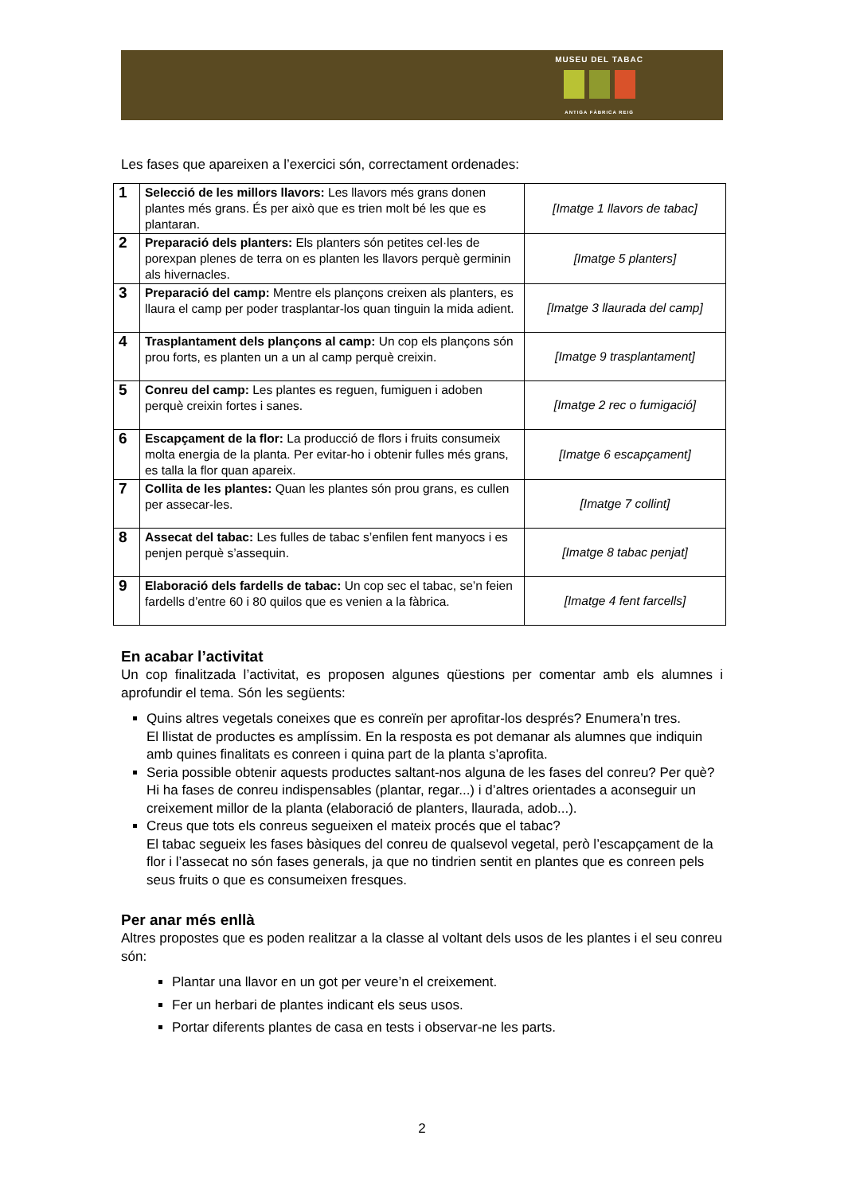MUSEU DEL TABAC
ANTIGA FÀBRICA REIG
Les fases que apareixen a l’exercici són, correctament ordenades:
| 1 | Selecció de les millors llavors: Les llavors més grans donen plantes més grans. És per això que es trien molt bé les que es plantaran. | [Imatge 1 llavors de tabac] |
| 2 | Preparació dels planters: Els planters són petites cel·les de porexpan plenes de terra on es planten les llavors perquè germinin als hivernacles. | [Imatge 5 planters] |
| 3 | Preparació del camp: Mentre els plançons creixen als planters, es llaura el camp per poder trasplantar-los quan tinguin la mida adient. | [Imatge 3 llaurada del camp] |
| 4 | Trasplantament dels plançons al camp: Un cop els plançons són prou forts, es planten un a un al camp perquè creixin. | [Imatge 9 trasplantament] |
| 5 | Conreu del camp: Les plantes es reguen, fumiguen i adoben perquè creixin fortes i sanes. | [Imatge 2 rec o fumigació] |
| 6 | Escapçament de la flor: La producció de flors i fruits consumeix molta energia de la planta. Per evitar-ho i obtenir fulles més grans, es talla la flor quan apareix. | [Imatge 6 escapçament] |
| 7 | Collita de les plantes: Quan les plantes són prou grans, es cullen per assecar-les. | [Imatge 7 collint] |
| 8 | Assecat del tabac: Les fulles de tabac s’enfilen fent manyocs i es penjen perquè s’assequin. | [Imatge 8 tabac penjat] |
| 9 | Elaboració dels fardells de tabac: Un cop sec el tabac, se’n feien fardells d’entre 60 i 80 quilos que es venien a la fàbrica. | [Imatge 4 fent farcells] |
En acabar l’activitat
Un cop finalitzada l’activitat, es proposen algunes qüestions per comentar amb els alumnes i aprofundir el tema. Són les següents:
Quins altres vegetals coneixes que es conreïn per aprofitar-los després? Enumera’n tres.
El llistat de productes es amplíssim. En la resposta es pot demanar als alumnes que indiquin amb quines finalitats es conreen i quina part de la planta s’aprofita.
Seria possible obtenir aquests productes saltant-nos alguna de les fases del conreu? Per què?
Hi ha fases de conreu indispensables (plantar, regar...) i d’altres orientades a aconseguir un creixement millor de la planta (elaboració de planters, llaurada, adob...).
Creus que tots els conreus segueixen el mateix procés que el tabac?
El tabac segueix les fases bàsiques del conreu de qualsevol vegetal, però l’escapçament de la flor i l’assecat no són fases generals, ja que no tindrien sentit en plantes que es conreen pels seus fruits o que es consumeixen fresques.
Per anar més enllà
Altres propostes que es poden realitzar a la classe al voltant dels usos de les plantes i el seu conreu són:
Plantar una llavor en un got per veure’n el creixement.
Fer un herbari de plantes indicant els seus usos.
Portar diferents plantes de casa en tests i observar-ne les parts.
2